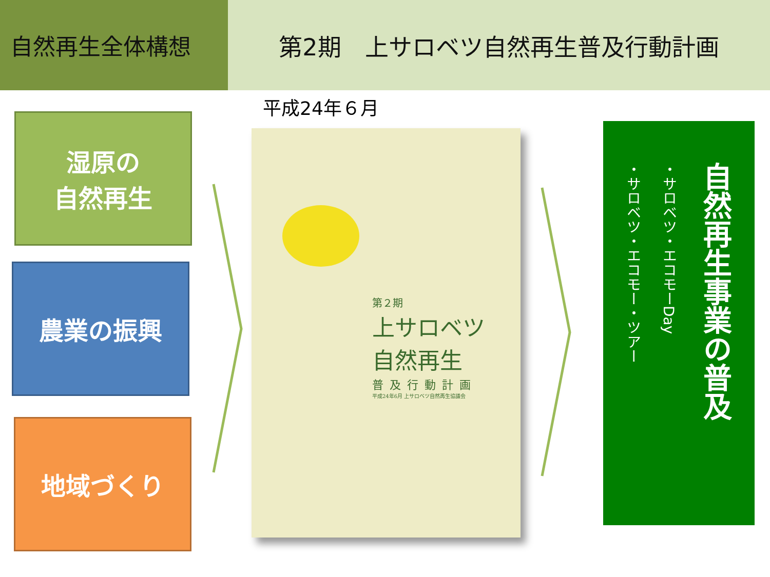自然再生全体構想 第2期　上サロベツ自然再生普及行動計画
平成24年６月
湿原の
自然再生
農業の振興
地域づくり
第２期
上サロベツ
自然再生
普及行動計画
平成24年6月 上サロベツ自然再生協議会
自然再生事業の普及
・サロベツ・エコモーDay
・サロベツ・エコモー・ツアー